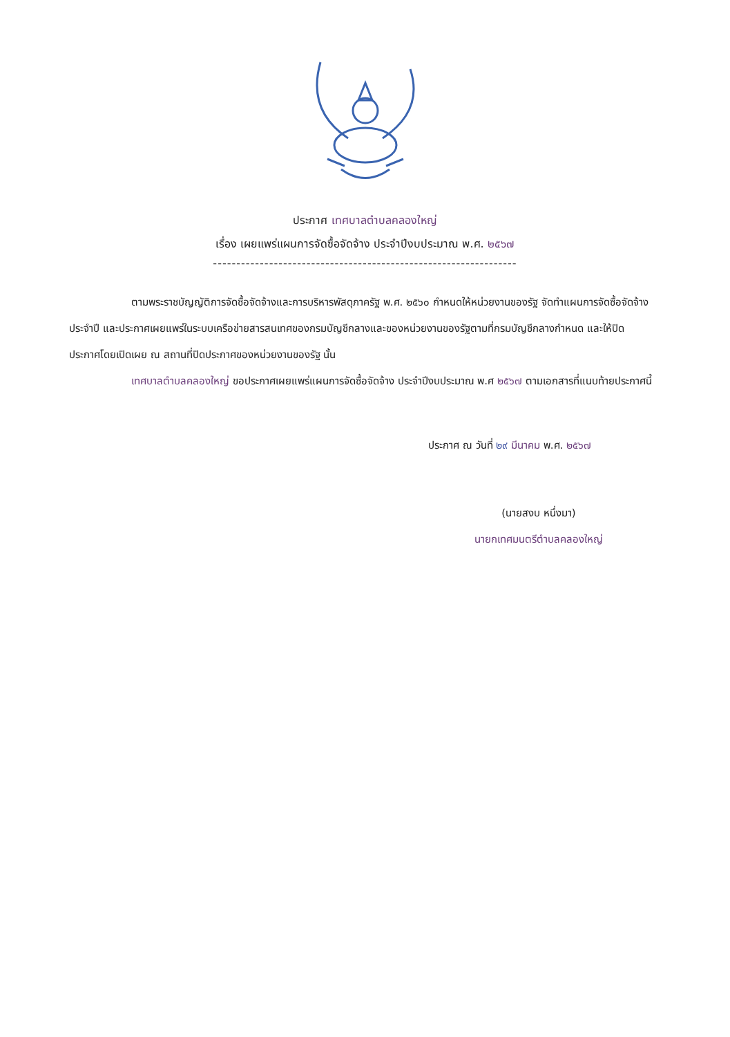ประกาศ เทศบาลตำบลคลองใหญ่
เรื่อง เผยแพร่แผนการจัดซื้อจัดจ้าง ประจำปีงบประมาณ พ.ศ. ๒๕๖๗
-----------------------------------------------------------------
ตามพระราชบัญญัติการจัดซื้อจัดจ้างและการบริหารพัสดุภาครัฐ พ.ศ. ๒๕๖๐ กำหนดให้หน่วยงานของรัฐ จัดทำแผนการจัดซื้อจัดจ้างประจำปี และประกาศเผยแพร่ในระบบเครือข่ายสารสนเทศของกรมบัญชีกลางและของหน่วยงานของรัฐตามที่กรมบัญชีกลางกำหนด และให้ปิดประกาศโดยเปิดเผย ณ สถานที่ปิดประกาศของหน่วยงานของรัฐ นั้น
เทศบาลตำบลคลองใหญ่ ขอประกาศเผยแพร่แผนการจัดซื้อจัดจ้าง ประจำปีงบประมาณ พ.ศ ๒๕๖๗ ตามเอกสารที่แนบท้ายประกาศนี้
ประกาศ ณ วันที่ ๒๙ มีนาคม พ.ศ. ๒๕๖๗
(นายสงบ หนึ่งมา)
นายกเทศมนตรีตำบลคลองใหญ่